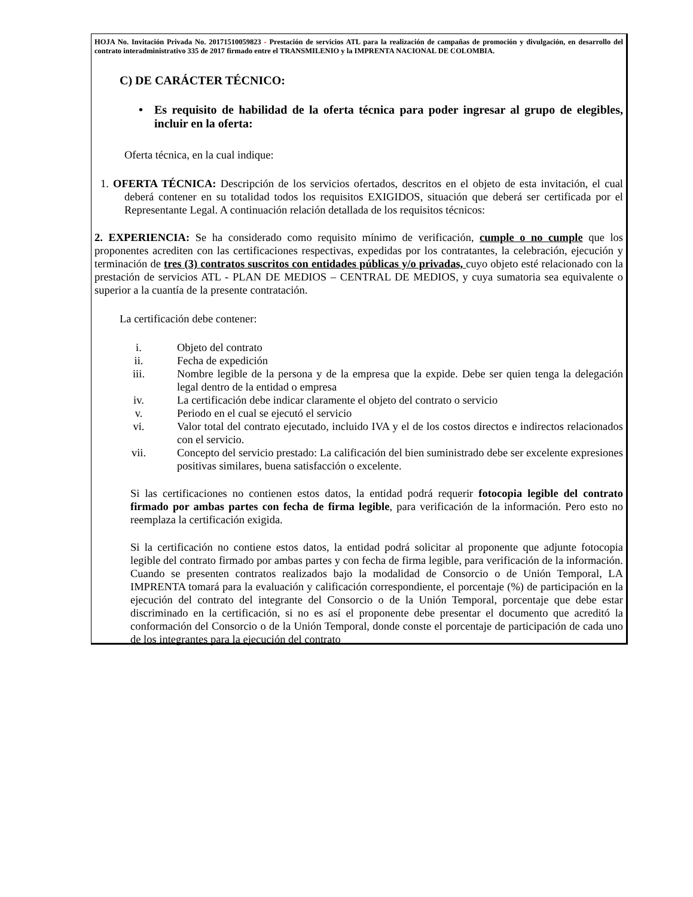HOJA No. Invitación Privada No. 20171510059823 - Prestación de servicios ATL para la realización de campañas de promoción y divulgación, en desarrollo del contrato interadministrativo 335 de 2017 firmado entre el TRANSMILENIO y la IMPRENTA NACIONAL DE COLOMBIA.
C) DE CARÁCTER TÉCNICO:
• Es requisito de habilidad de la oferta técnica para poder ingresar al grupo de elegibles, incluir en la oferta:
Oferta técnica, en la cual indique:
1. OFERTA TÉCNICA: Descripción de los servicios ofertados, descritos en el objeto de esta invitación, el cual deberá contener en su totalidad todos los requisitos EXIGIDOS, situación que deberá ser certificada por el Representante Legal. A continuación relación detallada de los requisitos técnicos:
2. EXPERIENCIA: Se ha considerado como requisito mínimo de verificación, cumple o no cumple que los proponentes acrediten con las certificaciones respectivas, expedidas por los contratantes, la celebración, ejecución y terminación de tres (3) contratos suscritos con entidades públicas y/o privadas, cuyo objeto esté relacionado con la prestación de servicios ATL - PLAN DE MEDIOS – CENTRAL DE MEDIOS, y cuya sumatoria sea equivalente o superior a la cuantía de la presente contratación.
La certificación debe contener:
i. Objeto del contrato
ii. Fecha de expedición
iii. Nombre legible de la persona y de la empresa que la expide. Debe ser quien tenga la delegación legal dentro de la entidad o empresa
iv. La certificación debe indicar claramente el objeto del contrato o servicio
v. Periodo en el cual se ejecutó el servicio
vi. Valor total del contrato ejecutado, incluido IVA y el de los costos directos e indirectos relacionados con el servicio.
vii. Concepto del servicio prestado: La calificación del bien suministrado debe ser excelente expresiones positivas similares, buena satisfacción o excelente.
Si las certificaciones no contienen estos datos, la entidad podrá requerir fotocopia legible del contrato firmado por ambas partes con fecha de firma legible, para verificación de la información. Pero esto no reemplaza la certificación exigida.
Si la certificación no contiene estos datos, la entidad podrá solicitar al proponente que adjunte fotocopia legible del contrato firmado por ambas partes y con fecha de firma legible, para verificación de la información. Cuando se presenten contratos realizados bajo la modalidad de Consorcio o de Unión Temporal, LA IMPRENTA tomará para la evaluación y calificación correspondiente, el porcentaje (%) de participación en la ejecución del contrato del integrante del Consorcio o de la Unión Temporal, porcentaje que debe estar discriminado en la certificación, si no es así el proponente debe presentar el documento que acreditó la conformación del Consorcio o de la Unión Temporal, donde conste el porcentaje de participación de cada uno de los integrantes para la ejecución del contrato